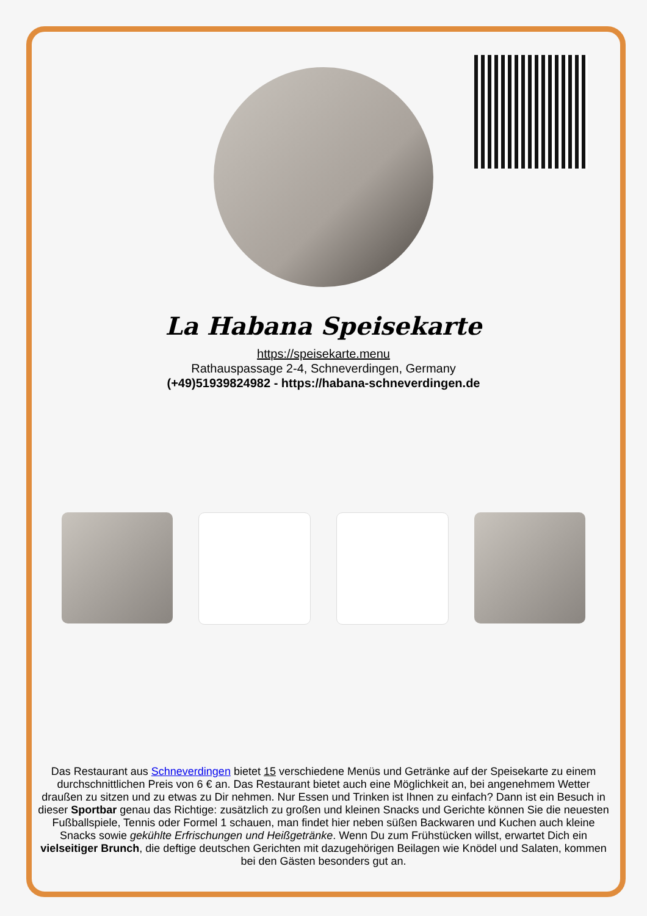La Habana Speisekarte
https://speisekarte.menu
Rathauspassage 2-4, Schneverdingen, Germany
(+49)51939824982 - https://habana-schneverdingen.de
Das Restaurant aus Schneverdingen bietet 15 verschiedene Menüs und Getränke auf der Speisekarte zu einem durchschnittlichen Preis von 6 € an. Das Restaurant bietet auch eine Möglichkeit an, bei angenehmem Wetter draußen zu sitzen und zu etwas zu Dir nehmen. Nur Essen und Trinken ist Ihnen zu einfach? Dann ist ein Besuch in dieser Sportbar genau das Richtige: zusätzlich zu großen und kleinen Snacks und Gerichte können Sie die neuesten Fußballspiele, Tennis oder Formel 1 schauen, man findet hier neben süßen Backwaren und Kuchen auch kleine Snacks sowie gekühlte Erfrischungen und Heißgetränke. Wenn Du zum Frühstücken willst, erwartet Dich ein vielseitiger Brunch, die deftige deutschen Gerichten mit dazugehörigen Beilagen wie Knödel und Salaten, kommen bei den Gästen besonders gut an.